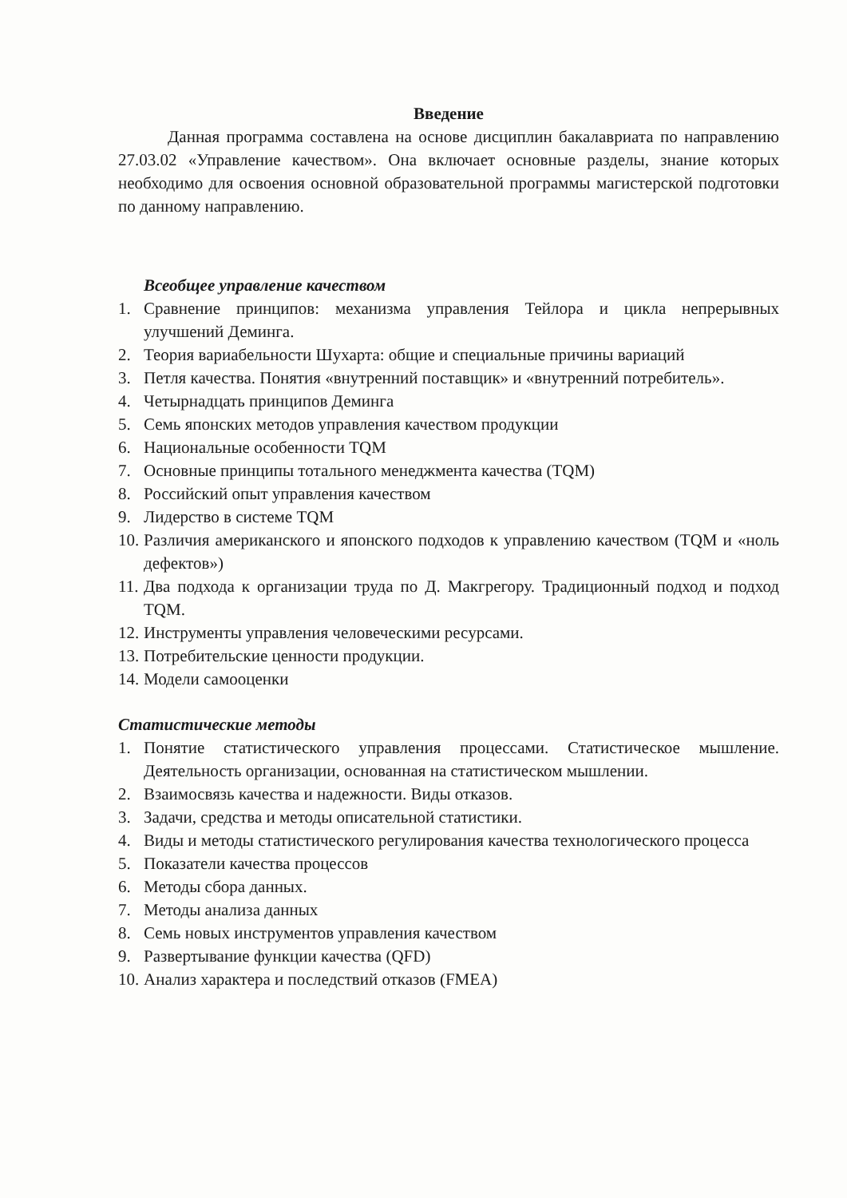Введение
Данная программа составлена на основе дисциплин бакалавриата по направлению 27.03.02 «Управление качеством». Она включает основные разделы, знание которых необходимо для освоения основной образовательной программы магистерской подготовки по данному направлению.
Всеобщее управление качеством
1. Сравнение принципов: механизма управления Тейлора и цикла непрерывных улучшений Деминга.
2. Теория вариабельности Шухарта: общие и специальные причины вариаций
3. Петля качества. Понятия «внутренний поставщик» и «внутренний потребитель».
4. Четырнадцать принципов Деминга
5. Семь японских методов управления качеством продукции
6. Национальные особенности TQM
7. Основные принципы тотального менеджмента качества (TQM)
8. Российский опыт управления качеством
9. Лидерство в системе TQM
10. Различия американского и японского подходов к управлению качеством (TQM и «ноль дефектов»)
11. Два подхода к организации труда по Д. Макгрегору. Традиционный подход и подход TQM.
12. Инструменты управления человеческими ресурсами.
13. Потребительские ценности продукции.
14. Модели самооценки
Статистические методы
1. Понятие статистического управления процессами. Статистическое мышление. Деятельность организации, основанная на статистическом мышлении.
2. Взаимосвязь качества и надежности. Виды отказов.
3. Задачи, средства и методы описательной статистики.
4. Виды и методы статистического регулирования качества технологического процесса
5. Показатели качества процессов
6. Методы сбора данных.
7. Методы анализа данных
8. Семь новых инструментов управления качеством
9. Развертывание функции качества (QFD)
10. Анализ характера и последствий отказов (FMEA)